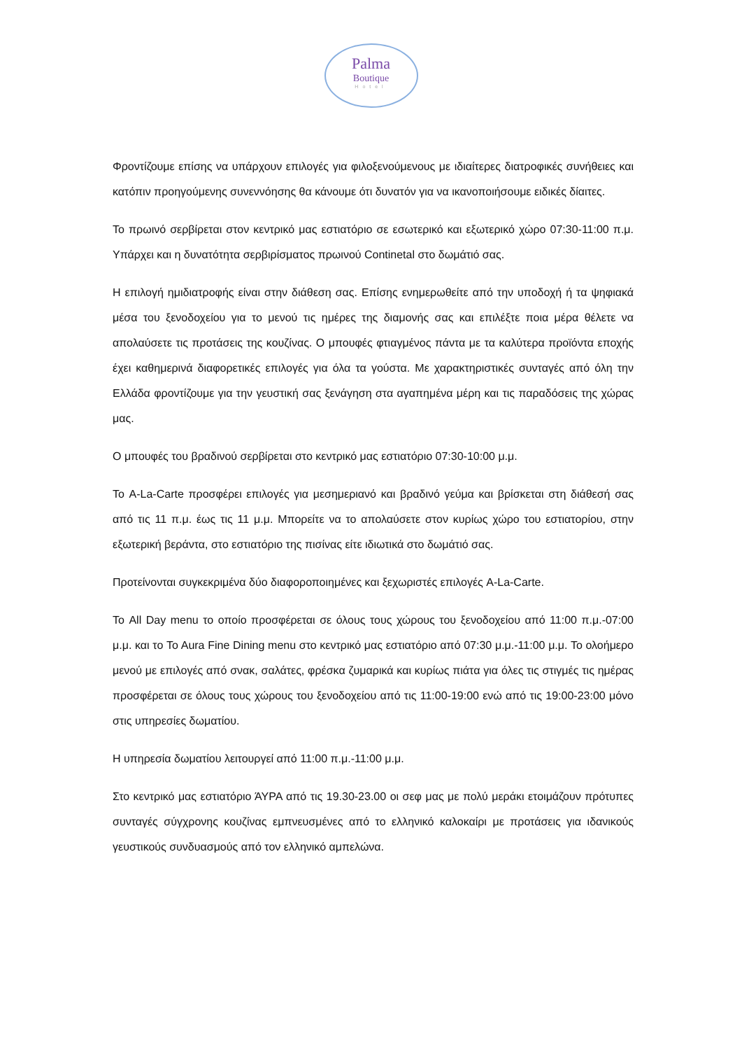Palma
Boutique
Hotel
Φροντίζουμε επίσης να υπάρχουν επιλογές για φιλοξενούμενους με ιδιαίτερες διατροφικές συνήθειες και κατόπιν προηγούμενης συνεννόησης θα κάνουμε ότι δυνατόν για να ικανοποιήσουμε ειδικές δίαιτες.
Το πρωινό σερβίρεται στον κεντρικό μας εστιατόριο σε εσωτερικό και εξωτερικό χώρο 07:30-11:00 π.μ. Υπάρχει και η δυνατότητα σερβιρίσματος πρωινού Continetal στο δωμάτιό σας.
Η επιλογή ημιδιατροφής είναι στην διάθεση σας. Επίσης ενημερωθείτε από την υποδοχή ή τα ψηφιακά μέσα του ξενοδοχείου για το μενού τις ημέρες της διαμονής σας και επιλέξτε ποια μέρα θέλετε να απολαύσετε τις προτάσεις της κουζίνας. Ο μπουφές φτιαγμένος πάντα με τα καλύτερα προϊόντα εποχής έχει καθημερινά διαφορετικές επιλογές για όλα τα γούστα. Με χαρακτηριστικές συνταγές από όλη την Ελλάδα φροντίζουμε για την γευστική σας ξενάγηση στα αγαπημένα μέρη και τις παραδόσεις της χώρας μας.
Ο μπουφές του βραδινού σερβίρεται στο κεντρικό μας εστιατόριο 07:30-10:00 μ.μ.
Το A-La-Carte προσφέρει επιλογές για μεσημεριανό και βραδινό γεύμα και βρίσκεται στη διάθεσή σας από τις 11 π.μ. έως τις 11 μ.μ. Μπορείτε να το απολαύσετε στον κυρίως χώρο του εστιατορίου, στην εξωτερική βεράντα, στο εστιατόριο της πισίνας είτε ιδιωτικά στο δωμάτιό σας.
Προτείνονται συγκεκριμένα δύο διαφοροποιημένες και ξεχωριστές επιλογές A-La-Carte.
Το All Day menu το οποίο προσφέρεται σε όλους τους χώρους του ξενοδοχείου από 11:00 π.μ.-07:00 μ.μ. και το To Aura Fine Dining menu στο κεντρικό μας εστιατόριο από 07:30 μ.μ.-11:00 μ.μ. Το ολοήμερο μενού με επιλογές από σνακ, σαλάτες, φρέσκα ζυμαρικά και κυρίως πιάτα για όλες τις στιγμές τις ημέρας προσφέρεται σε όλους τους χώρους του ξενοδοχείου από τις 11:00-19:00 ενώ από τις 19:00-23:00 μόνο στις υπηρεσίες δωματίου.
Η υπηρεσία δωματίου λειτουργεί από 11:00 π.μ.-11:00 μ.μ.
Στο κεντρικό μας εστιατόριο ΆΥΡΑ από τις 19.30-23.00 οι σεφ μας με πολύ μεράκι ετοιμάζουν πρότυπες συνταγές σύγχρονης κουζίνας εμπνευσμένες από το ελληνικό καλοκαίρι με προτάσεις για ιδανικούς γευστικούς συνδυασμούς από τον ελληνικό αμπελώνα.